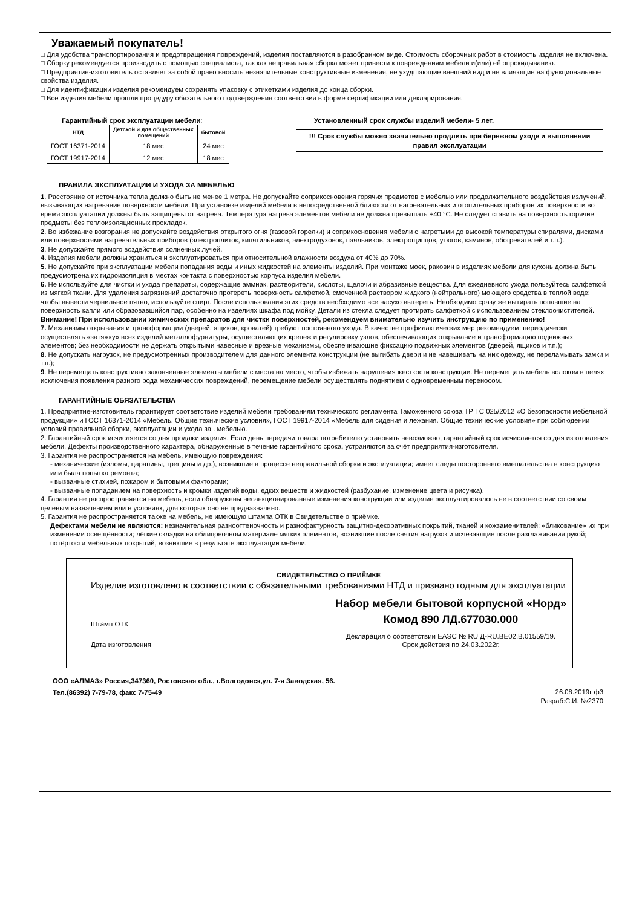Уважаемый покупатель!
□ Для удобства транспортирования и предотвращения повреждений, изделия поставляются в разобранном виде. Стоимость сборочных работ в стоимость изделия не включена.
□ Сборку рекомендуется производить с помощью специалиста, так как неправильная сборка может привести к повреждениям мебели и(или) её опрокидыванию.
□ Предприятие-изготовитель оставляет за собой право вносить незначительные конструктивные изменения, не ухудшающие внешний вид и не влияющие на функциональные свойства изделия.
□ Для идентификации изделия рекомендуем сохранять упаковку с этикетками изделия до конца сборки.
□ Все изделия мебели прошли процедуру обязательного подтверждения соответствия в форме сертификации или декларирования.
Гарантийный срок эксплуатации мебели:
| НТД | Детской и для общественных помещений | бытовой |
| --- | --- | --- |
| ГОСТ 16371-2014 | 18 мес | 24 мес |
| ГОСТ 19917-2014 | 12 мес | 18 мес |
Установленный срок службы изделий мебели- 5 лет.
!!! Срок службы можно значительно продлить при бережном уходе и выполнении правил эксплуатации
ПРАВИЛА ЭКСПЛУАТАЦИИ И УХОДА ЗА МЕБЕЛЬЮ
1. Расстояние от источника тепла должно быть не менее 1 метра. Не допускайте соприкосновения горячих предметов с мебелью или продолжительного воздействия излучений, вызывающих нагревание поверхности мебели. При установке изделий мебели в непосредственной близости от нагревательных и отопительных приборов их поверхности во время эксплуатации должны быть защищены от нагрева. Температура нагрева элементов мебели не должна превышать +40 °С. Не следует ставить на поверхность горячие предметы без теплоизоляционных прокладок.
2. Во избежание возгорания не допускайте воздействия открытого огня (газовой горелки) и соприкосновения мебели с нагретыми до высокой температуры спиралями, дисками или поверхностями нагревательных приборов (электроплиток, кипятильников, электродуховок, паяльников, электрощипцов, утюгов, каминов, обогревателей и т.п.).
3. Не допускайте прямого воздействия солнечных лучей.
4. Изделия мебели должны храниться и эксплуатироваться при относительной влажности воздуха от 40% до 70%.
5. Не допускайте при эксплуатации мебели попадания воды и иных жидкостей на элементы изделий. При монтаже моек, раковин в изделиях мебели для кухонь должна быть предусмотрена их гидроизоляция в местах контакта с поверхностью корпуса изделия мебели.
6. Не используйте для чистки и ухода препараты, содержащие аммиак, растворители, кислоты, щелочи и абразивные вещества. Для ежедневного ухода пользуйтесь салфеткой из мягкой ткани. Для удаления загрязнений достаточно протереть поверхность салфеткой, смоченной раствором жидкого (нейтрального) моющего средства в теплой воде; чтобы вывести чернильное пятно, используйте спирт. После использования этих средств необходимо все насухо вытереть. Необходимо сразу же вытирать попавшие на поверхность капли или образовавшийся пар, особенно на изделиях шкафа под мойку. Детали из стекла следует протирать салфеткой с использованием стеклоочистителей. Внимание! При использовании химических препаратов для чистки поверхностей, рекомендуем внимательно изучить инструкцию по применению!
7. Механизмы открывания и трансформации (дверей, ящиков, кроватей) требуют постоянного ухода. В качестве профилактических мер рекомендуем: периодически осуществлять «затяжку» всех изделий металлофурнитуры, осуществляющих крепеж и регулировку узлов, обеспечивающих открывание и трансформацию подвижных элементов; без необходимости не держать открытыми навесные и врезные механизмы, обеспечивающие фиксацию подвижных элементов (дверей, ящиков и т.п.);
8. Не допускать нагрузок, не предусмотренных производителем для данного элемента конструкции (не выгибать двери и не навешивать на них одежду, не переламывать замки и т.п.);
9. Не перемещать конструктивно законченные элементы мебели с места на место, чтобы избежать нарушения жесткости конструкции. Не перемещать мебель волоком в целях исключения появления разного рода механических повреждений, перемещение мебели осуществлять поднятием с одновременным переносом.
ГАРАНТИЙНЫЕ ОБЯЗАТЕЛЬСТВА
1. Предприятие-изготовитель гарантирует соответствие изделий мебели требованиям технического регламента Таможенного союза ТР ТС 025/2012 «О безопасности мебельной продукции» и ГОСТ 16371-2014 «Мебель. Общие технические условия», ГОСТ 19917-2014 «Мебель для сидения и лежания. Общие технические условия» при соблюдении условий правильной сборки, эксплуатации и ухода за . мебелью.
2. Гарантийный срок исчисляется со дня продажи изделия. Если день передачи товара потребителю установить невозможно, гарантийный срок исчисляется со дня изготовления мебели. Дефекты производственного характера, обнаруженные в течение гарантийного срока, устраняются за счёт предприятия-изготовителя.
3. Гарантия не распространяется на мебель, имеющую повреждения:
- механические (изломы, царапины, трещины и др.), возникшие в процессе неправильной сборки и эксплуатации; имеет следы постороннего вмешательства в конструкцию или была попытка ремонта;
- вызванные стихией, пожаром и бытовыми факторами;
- вызванные попаданием на поверхность и кромки изделий воды, едких веществ и жидкостей (разбухание, изменение цвета и рисунка).
4. Гарантия не распространяется на мебель, если обнаружены несанкционированные изменения конструкции или изделие эксплуатировалось не в соответствии со своим целевым назначением или в условиях, для которых оно не предназначено.
5. Гарантия не распространяется также на мебель, не имеющую штампа ОТК в Свидетельстве о приёмке.
Дефектами мебели не являются: незначительная разнооттеночность и разнофактурность защитно-декоративных покрытий, тканей и кожзаменителей; «бликование» их при изменении освещённости; лёгкие складки на облицовочном материале мягких элементов, возникшие после снятия нагрузок и исчезающие после разглаживания рукой; потёртости мебельных покрытий, возникшие в результате эксплуатации мебели.
СВИДЕТЕЛЬСТВО О ПРИЁМКЕ
Изделие изготовлено в соответствии с обязательными требованиями НТД и признано годным для эксплуатации
Штамп ОТК
Дата изготовления
Набор мебели бытовой корпусной «Норд»
Комод 890 ЛД.677030.000
Декларация о соответствии ЕАЭС № RU Д-RU.BE02.B.01559/19.
Срок действия по 24.03.2022г.
ООО «АЛМАЗ» Россия,347360, Ростовская обл., г.Волгодонск,ул. 7-я Заводская, 56.
Тел.(86392) 7-79-78, факс 7-75-49
26.08.2019г ф3
Разраб:С.И. №2370